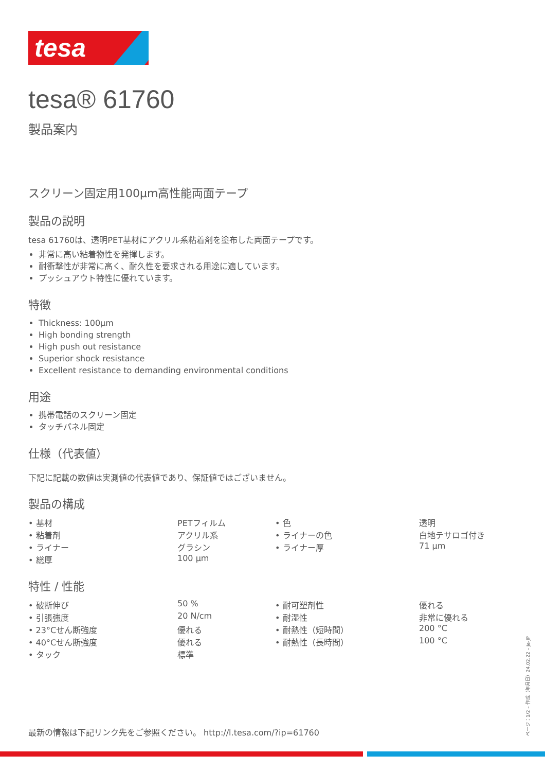tesa
tesa® 61760
製品案内
スクリーン固定用100µm高性能両面テープ
製品の説明
tesa 61760は、透明PET基材にアクリル系粘着剤を塗布した両面テープです。
非常に高い粘着物性を発揮します。
耐衝撃性が非常に高く、耐久性を要求される用途に適しています。
プッシュアウト特性に優れています。
特徴
Thickness: 100µm
High bonding strength
High push out resistance
Superior shock resistance
Excellent resistance to demanding environmental conditions
用途
携帯電話のスクリーン固定
タッチパネル固定
仕様（代表値）
下記に記載の数値は実測値の代表値であり、保証値ではございません。
製品の構成
| • 基材 | PETフィルム | • 色 | 透明 |
| • 粘着剤 | アクリル系 | • ライナーの色 | 白地テサロゴ付き |
| • ライナー | グラシン | • ライナー厚 | 71 µm |
| • 総厚 | 100 µm | | |
特性 / 性能
| • 破断伸び | 50 % | • 耐可塑剤性 | 優れる |
| • 引張強度 | 20 N/cm | • 耐湿性 | 非常に優れる |
| • 23°Cせん断強度 | 優れる | • 耐熱性（短時間） | 200 °C |
| • 40°Cせん断強度 | 優れる | • 耐熱性（長時間） | 100 °C |
| • タック | 標準 | | |
最新の情報は下記リンク先をご参照ください。 http://l.tesa.com/?ip=61760
ページ：1/2 – 作成（年月日）24.02.22 – ja-JP